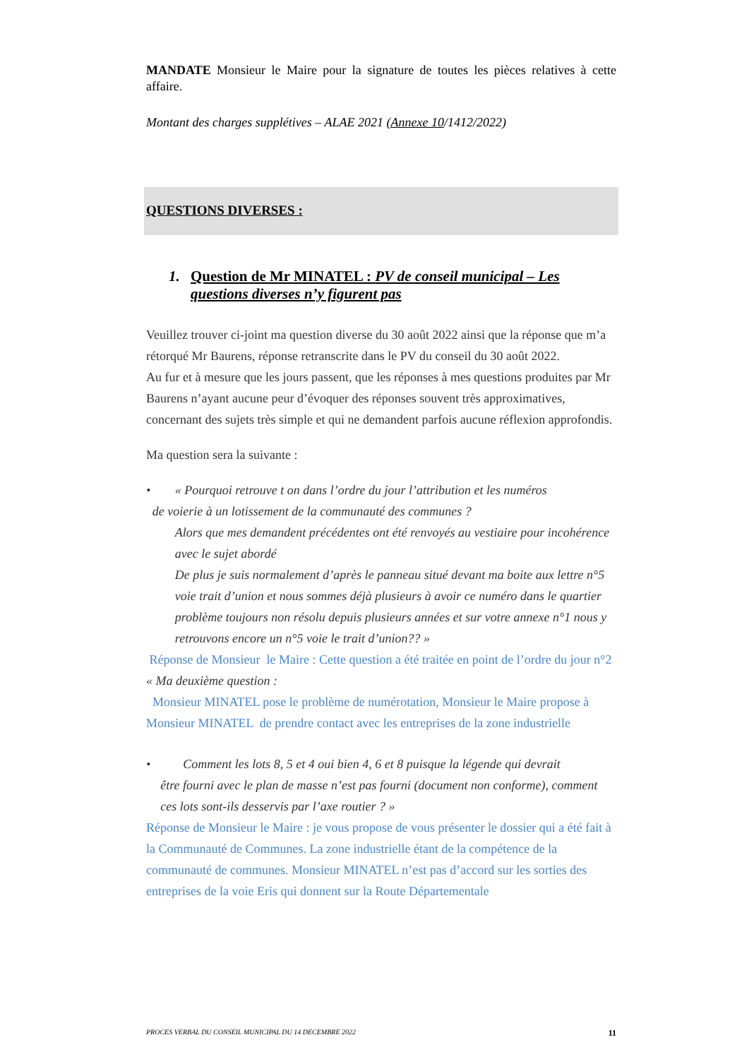MANDATE Monsieur le Maire pour la signature de toutes les pièces relatives à cette affaire.
Montant des charges supplétives – ALAE 2021 (Annexe 10/1412/2022)
QUESTIONS DIVERSES :
1. Question de Mr MINATEL : PV de conseil municipal – Les questions diverses n’y figurent pas
Veuillez trouver ci-joint ma question diverse du 30 août 2022 ainsi que la réponse que m’a rétorqué Mr Baurens, réponse retranscrite dans le PV du conseil du 30 août 2022.
Au fur et à mesure que les jours passent, que les réponses à mes questions produites par Mr Baurens n’ayant aucune peur d’évoquer des réponses souvent très approximatives, concernant des sujets très simple et qui ne demandent parfois aucune réflexion approfondis.
Ma question sera la suivante :
• « Pourquoi retrouve t on dans l’ordre du jour l’attribution et les numéros
de voierie à un lotissement de la communauté des communes ?
Alors que mes demandent précédentes ont été renvoyés au vestiaire pour incohérence avec le sujet abordé
De plus je suis normalement d’après le panneau situé devant ma boite aux lettre n°5 voie trait d’union et nous sommes déjà plusieurs à avoir ce numéro dans le quartier problème toujours non résolu depuis plusieurs années et sur votre annexe n°1 nous y retrouvons encore un n°5 voie le trait d’union?? »
Réponse de Monsieur le Maire : Cette question a été traitée en point de l’ordre du jour n°2
« Ma deuxième question :
Monsieur MINATEL pose le problème de numérotation, Monsieur le Maire propose à Monsieur MINATEL de prendre contact avec les entreprises de la zone industrielle
• Comment les lots 8, 5 et 4 oui bien 4, 6 et 8 puisque la légende qui devrait
être fourni avec le plan de masse n’est pas fourni (document non conforme), comment ces lots sont-ils desservis par l’axe routier ? »
Réponse de Monsieur le Maire : je vous propose de vous présenter le dossier qui a été fait à la Communauté de Communes. La zone industrielle étant de la compétence de la communauté de communes. Monsieur MINATEL n’est pas d’accord sur les sorties des entreprises de la voie Eris qui donnent sur la Route Départementale
PROCES VERBAL DU CONSEIL MUNICIPAL DU 14 DECEMBRE 2022 11